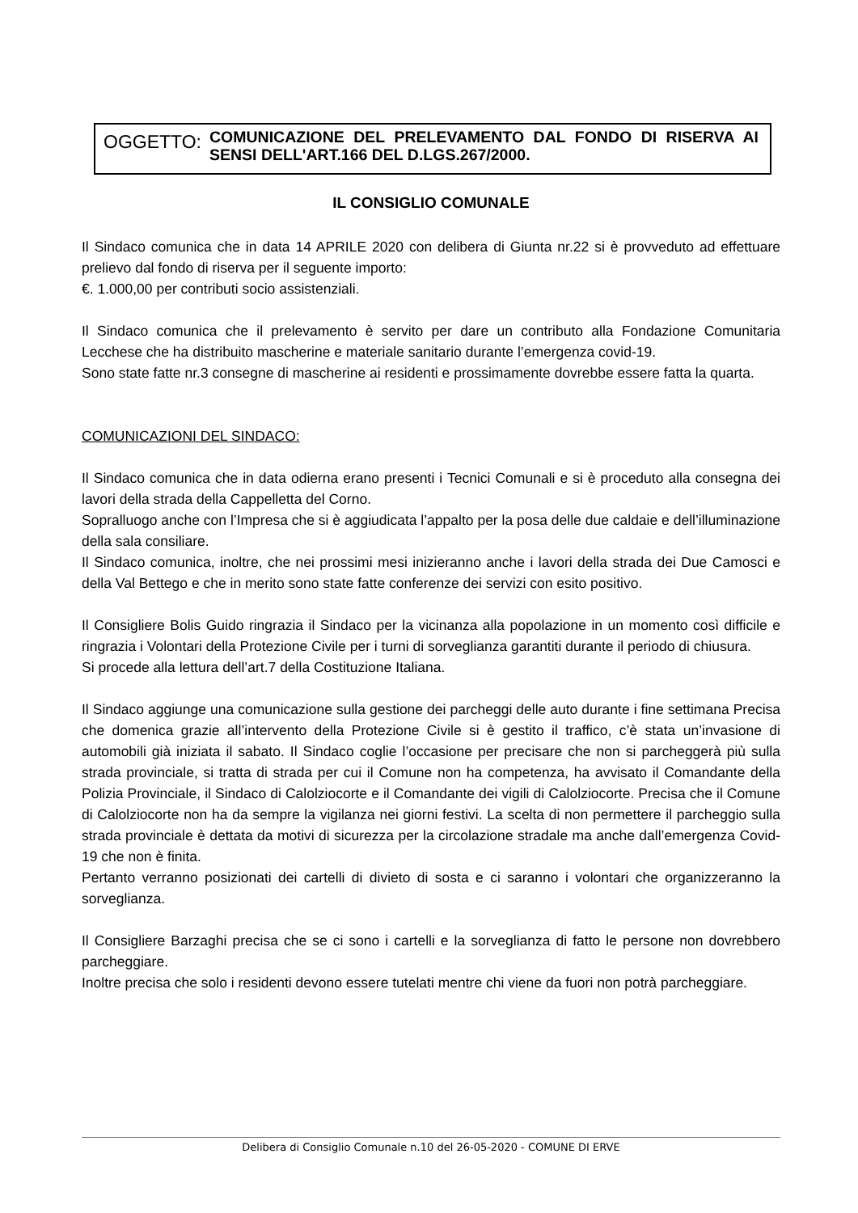OGGETTO: COMUNICAZIONE DEL PRELEVAMENTO DAL FONDO DI RISERVA AI SENSI DELL'ART.166 DEL D.LGS.267/2000.
IL CONSIGLIO COMUNALE
Il Sindaco comunica che in data 14 APRILE 2020 con delibera di Giunta nr.22 si è provveduto ad effettuare prelievo dal fondo di riserva per il seguente importo:
€. 1.000,00 per contributi socio assistenziali.
Il Sindaco comunica che il prelevamento è servito per dare un contributo alla Fondazione Comunitaria Lecchese che ha distribuito mascherine e materiale sanitario durante l’emergenza covid-19.
Sono state fatte nr.3 consegne di mascherine ai residenti e prossimamente dovrebbe essere fatta la quarta.
COMUNICAZIONI DEL SINDACO:
Il Sindaco comunica che in data odierna erano presenti i Tecnici Comunali e si è proceduto alla consegna dei lavori della strada della Cappelletta del Corno.
Sopralluogo anche con l’Impresa che si è aggiudicata l’appalto per la posa delle due caldaie e dell’illuminazione della sala consiliare.
Il Sindaco comunica, inoltre, che nei prossimi mesi inizieranno anche i lavori della strada dei Due Camosci e della Val Bettego e che in merito sono state fatte conferenze dei servizi con esito positivo.
Il Consigliere Bolis Guido ringrazia il Sindaco per la vicinanza alla popolazione in un momento così difficile e ringrazia i Volontari della Protezione Civile per i turni di sorveglianza garantiti durante il periodo di chiusura.
Si procede alla lettura dell’art.7 della Costituzione Italiana.
Il Sindaco aggiunge una comunicazione sulla gestione dei parcheggi delle auto durante i fine settimana Precisa che domenica grazie all’intervento della Protezione Civile si è gestito il traffico, c’è stata un’invasione di automobili già iniziata il sabato. Il Sindaco coglie l’occasione per precisare che non si parcheggerà più sulla strada provinciale, si tratta di strada per cui il Comune non ha competenza, ha avvisato il Comandante della Polizia Provinciale, il Sindaco di Calolziocorte e il Comandante dei vigili di Calolziocorte. Precisa che il Comune di Calolziocorte non ha da sempre la vigilanza nei giorni festivi. La scelta di non permettere il parcheggio sulla strada provinciale è dettata da motivi di sicurezza per la circolazione stradale ma anche dall’emergenza Covid-19 che non è finita.
Pertanto verranno posizionati dei cartelli di divieto di sosta e ci saranno i volontari che organizzeranno la sorveglianza.
Il Consigliere Barzaghi precisa che se ci sono i cartelli e la sorveglianza di fatto le persone non dovrebbero parcheggiare.
Inoltre precisa che solo i residenti devono essere tutelati mentre chi viene da fuori non potrà parcheggiare.
Delibera di Consiglio Comunale n.10 del 26-05-2020 - COMUNE DI ERVE